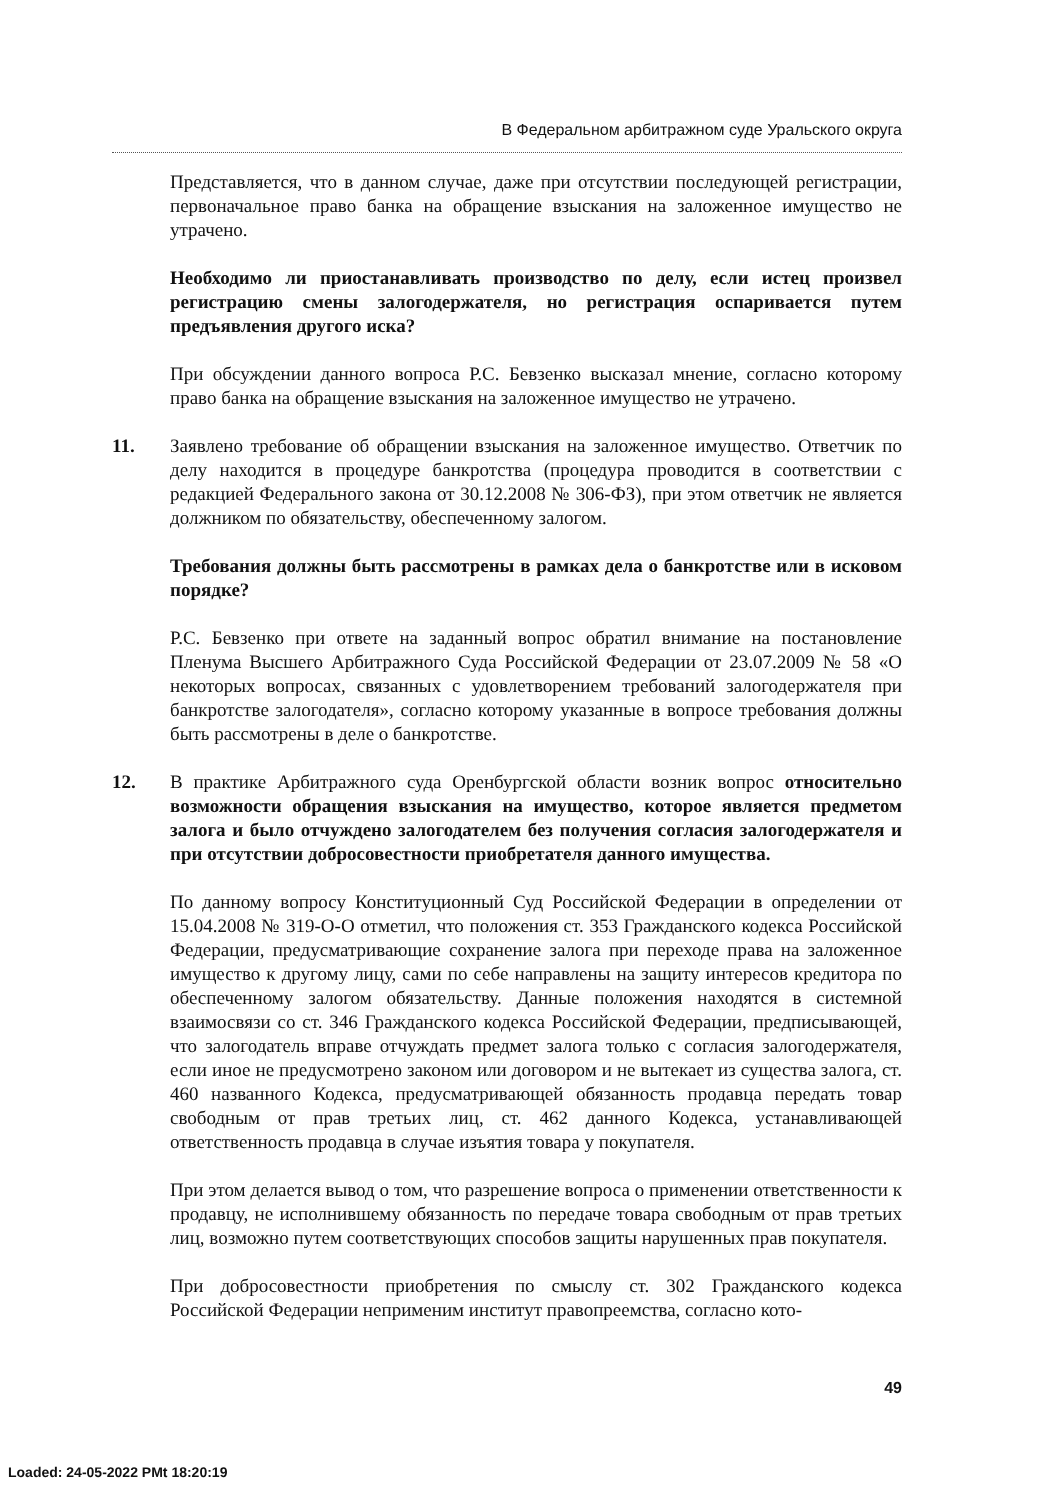В Федеральном арбитражном суде Уральского округа
Представляется, что в данном случае, даже при отсутствии последующей регистрации, первоначальное право банка на обращение взыскания на заложенное имущество не утрачено.
Необходимо ли приостанавливать производство по делу, если истец произвел регистрацию смены залогодержателя, но регистрация оспаривается путем предъявления другого иска?
При обсуждении данного вопроса Р.С. Бевзенко высказал мнение, согласно которому право банка на обращение взыскания на заложенное имущество не утрачено.
11. Заявлено требование об обращении взыскания на заложенное имущество. Ответчик по делу находится в процедуре банкротства (процедура проводится в соответствии с редакцией Федерального закона от 30.12.2008 № 306-ФЗ), при этом ответчик не является должником по обязательству, обеспеченному залогом.
Требования должны быть рассмотрены в рамках дела о банкротстве или в исковом порядке?
Р.С. Бевзенко при ответе на заданный вопрос обратил внимание на постановление Пленума Высшего Арбитражного Суда Российской Федерации от 23.07.2009 № 58 «О некоторых вопросах, связанных с удовлетворением требований залогодержателя при банкротстве залогодателя», согласно которому указанные в вопросе требования должны быть рассмотрены в деле о банкротстве.
12. В практике Арбитражного суда Оренбургской области возник вопрос относительно возможности обращения взыскания на имущество, которое является предметом залога и было отчуждено залогодателем без получения согласия залогодержателя и при отсутствии добросовестности приобретателя данного имущества.
По данному вопросу Конституционный Суд Российской Федерации в определении от 15.04.2008 № 319-О-О отметил, что положения ст. 353 Гражданского кодекса Российской Федерации, предусматривающие сохранение залога при переходе права на заложенное имущество к другому лицу, сами по себе направлены на защиту интересов кредитора по обеспеченному залогом обязательству. Данные положения находятся в системной взаимосвязи со ст. 346 Гражданского кодекса Российской Федерации, предписывающей, что залогодатель вправе отчуждать предмет залога только с согласия залогодержателя, если иное не предусмотрено законом или договором и не вытекает из существа залога, ст. 460 названного Кодекса, предусматривающей обязанность продавца передать товар свободным от прав третьих лиц, ст. 462 данного Кодекса, устанавливающей ответственность продавца в случае изъятия товара у покупателя.
При этом делается вывод о том, что разрешение вопроса о применении ответственности к продавцу, не исполнившему обязанность по передаче товара свободным от прав третьих лиц, возможно путем соответствующих способов защиты нарушенных прав покупателя.
При добросовестности приобретения по смыслу ст. 302 Гражданского кодекса Российской Федерации неприменим институт правопреемства, согласно кото-
49
Loaded: 24-05-2022 PMt 18:20:19